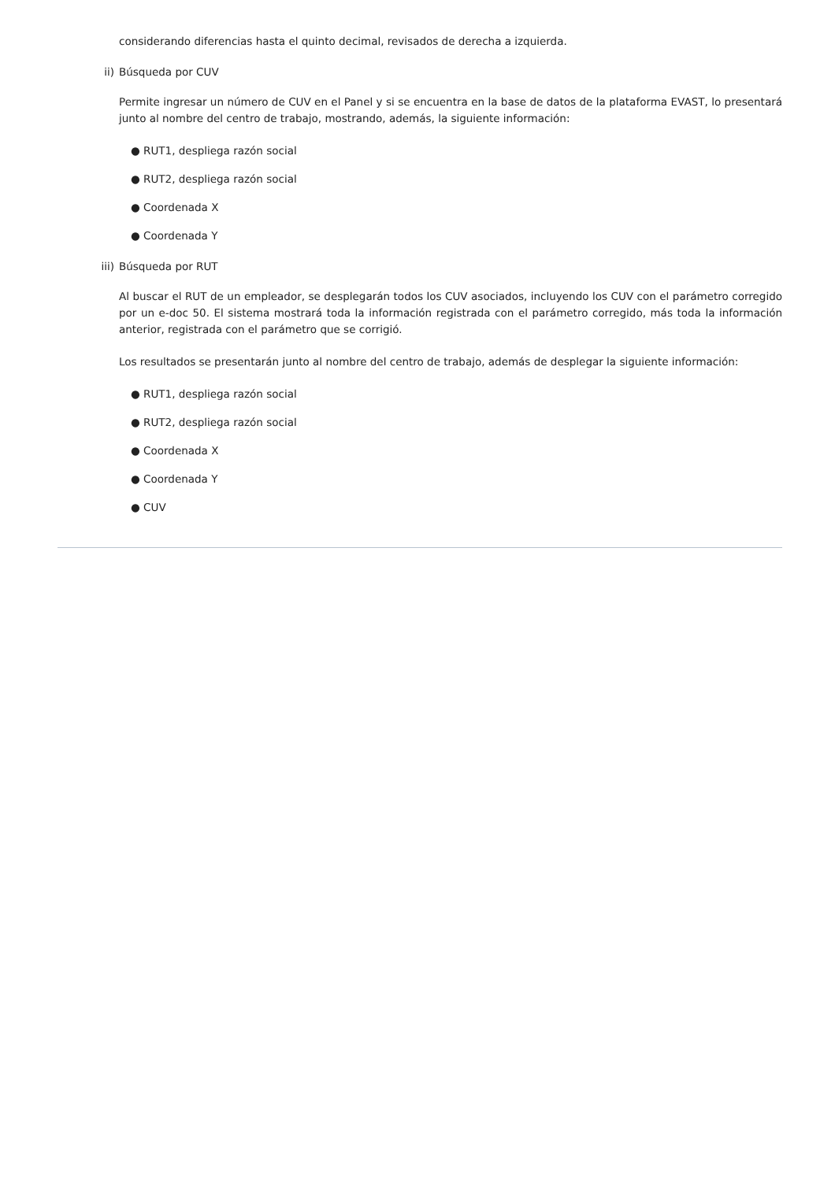considerando diferencias hasta el quinto decimal, revisados de derecha a izquierda.
ii) Búsqueda por CUV
Permite ingresar un número de CUV en el Panel y si se encuentra en la base de datos de la plataforma EVAST, lo presentará junto al nombre del centro de trabajo, mostrando, además, la siguiente información:
● RUT1, despliega razón social
● RUT2, despliega razón social
● Coordenada X
● Coordenada Y
iii)
Búsqueda por RUT
Al buscar el RUT de un empleador, se desplegarán todos los CUV asociados, incluyendo los CUV con el parámetro corregido por un e-doc 50. El sistema mostrará toda la información registrada con el parámetro corregido, más toda la información anterior, registrada con el parámetro que se corrigió.
Los resultados se presentarán junto al nombre del centro de trabajo, además de desplegar la siguiente información:
● RUT1, despliega razón social
● RUT2, despliega razón social
● Coordenada X
● Coordenada Y
● CUV